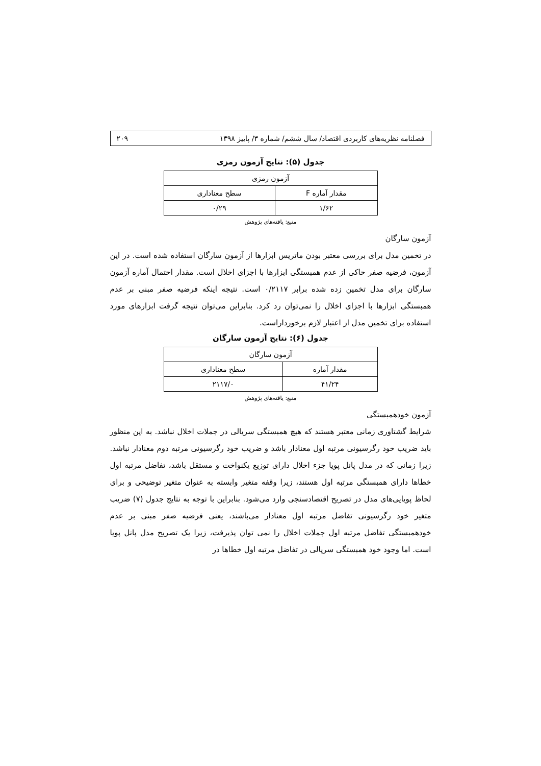فصلنامه نظریه‌های کاربردی اقتصاد/ سال ششم/ شماره ۳/ پاییز ۱۳۹۸ ۲۰۹
جدول (۵): نتایج آزمون رمزی
| آزمون رمزی | |
| --- | --- |
| مقدار آماره F | سطح معناداری |
| ۱/۶۲ | ۰/۲۹ |
منبع: یافته‌های پژوهش
آزمون سارگان
در تخمین مدل برای بررسی معتبر بودن ماتریس ابزارها از آزمون سارگان استفاده شده است. در این آزمون، فرضیه صفر حاکی از عدم همبستگی ابزارها با اجزای اخلال است. مقدار احتمال آماره آزمون سارگان برای مدل تخمین زده شده برابر ۰/۲۱۱۷ است. نتیجه اینکه فرضیه صفر مبنی بر عدم همبستگی ابزارها با اجزای اخلال را نمی‌توان رد کرد. بنابراین می‌توان نتیجه گرفت ابزارهای مورد استفاده برای تخمین مدل از اعتبار لازم برخورداراست.
جدول (۶): نتایج آزمون سارگان
| آزمون سارگان | |
| --- | --- |
| مقدار آماره | سطح معناداری |
| ۴۱/۲۴ | ۲۱۱۷/۰ |
منبع: یافته‌های پژوهش
آزمون خودهمبستگی
شرایط گشتاوری زمانی معتبر هستند که هیچ همبستگی سریالی در جملات اخلال نباشد. به این منظور باید ضریب خود رگرسیونی مرتبه اول معنادار باشد و ضریب خود رگرسیونی مرتبه دوم معنادار نباشد. زیرا زمانی که در مدل پانل پویا جزء اخلال دارای توزیع یکنواخت و مستقل باشد، تفاضل مرتبه اول خطاها دارای همبستگی مرتبه اول هستند، زیرا وقفه متغیر وابسته به عنوان متغیر توضیحی و برای لحاظ پویایی‌های مدل در تصریح اقتصادسنجی وارد می‌شود. بنابراین با توجه به نتایج جدول (۷) ضریب متغیر خود رگرسیونی تفاضل مرتبه اول معنادار می‌باشند، یعنی فرضیه صفر مبنی بر عدم خودهمبستگی تفاضل مرتبه اول جملات اخلال را نمی توان پذیرفت، زیرا یک تصریح مدل پانل پویا است. اما وجود خود همبستگی سریالی در تفاضل مرتبه اول خطاها در